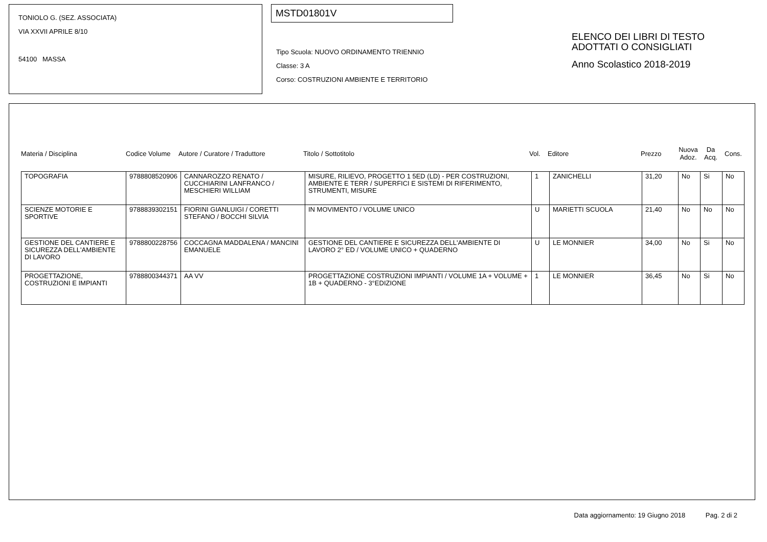TONIOLO G. (SEZ. ASSOCIATA)
VIA XXVII APRILE 8/10
54100 MASSA
MSTD01801V
Tipo Scuola: NUOVO ORDINAMENTO TRIENNIO
Classe: 3 A
Corso: COSTRUZIONI AMBIENTE E TERRITORIO
ELENCO DEI LIBRI DI TESTO
ADOTTATI O CONSIGLIATI
Anno Scolastico 2018-2019
Materia / Disciplina Codice Volume Autore / Curatore / Traduttore Titolo / Sottotitolo Vol. Editore Prezzo Nuova Adoz. Da Acq. Cons.
| TOPOGRAFIA | 9788808520906 | CANNAROZZO RENATO / CUCCHIARINI LANFRANCO / MESCHIERI WILLIAM | MISURE, RILIEVO, PROGETTO 1 5ED (LD) - PER COSTRUZIONI, AMBIENTE E TERR / SUPERFICI E SISTEMI DI RIFERIMENTO, STRUMENTI, MISURE | 1 | ZANICHELLI | 31,20 | No | Si | No |
| SCIENZE MOTORIE E SPORTIVE | 9788839302151 | FIORINI GIANLUIGI / CORETTI STEFANO / BOCCHI SILVIA | IN MOVIMENTO / VOLUME UNICO | U | MARIETTI SCUOLA | 21,40 | No | No | No |
| GESTIONE DEL CANTIERE E SICUREZZA DELL'AMBIENTE DI LAVORO | 9788800228756 | COCCAGNA MADDALENA / MANCINI EMANUELE | GESTIONE DEL CANTIERE E SICUREZZA DELL'AMBIENTE DI LAVORO 2° ED / VOLUME UNICO + QUADERNO | U | LE MONNIER | 34,00 | No | Si | No |
| PROGETTAZIONE, COSTRUZIONI E IMPIANTI | 9788800344371 | AA VV | PROGETTAZIONE COSTRUZIONI IMPIANTI / VOLUME 1A + VOLUME + 1B + QUADERNO - 3°EDIZIONE | 1 | LE MONNIER | 36,45 | No | Si | No |
Data aggiornamento: 19 Giugno 2018 Pag. 2 di 2